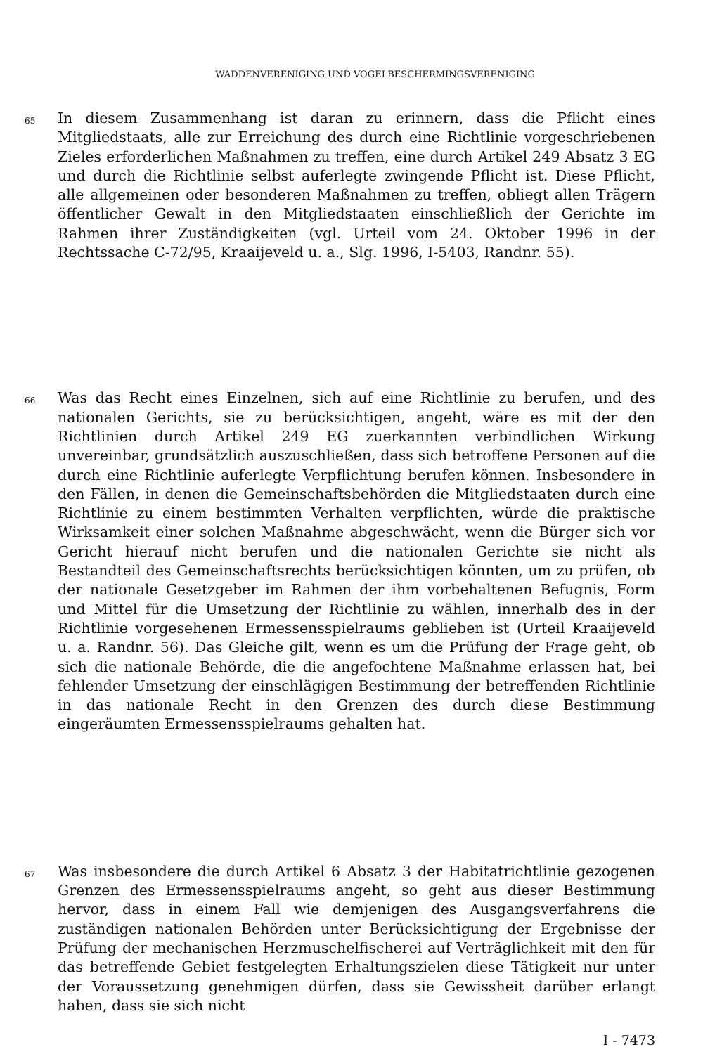WADDENVERENIGING UND VOGELBESCHERMINGSVERENIGING
65
In diesem Zusammenhang ist daran zu erinnern, dass die Pflicht eines Mitgliedstaats, alle zur Erreichung des durch eine Richtlinie vorgeschriebenen Zieles erforderlichen Maßnahmen zu treffen, eine durch Artikel 249 Absatz 3 EG und durch die Richtlinie selbst auferlegte zwingende Pflicht ist. Diese Pflicht, alle allgemeinen oder besonderen Maßnahmen zu treffen, obliegt allen Trägern öffentlicher Gewalt in den Mitgliedstaaten einschließlich der Gerichte im Rahmen ihrer Zuständigkeiten (vgl. Urteil vom 24. Oktober 1996 in der Rechtssache C-72/95, Kraaijeveld u. a., Slg. 1996, I-5403, Randnr. 55).
66
Was das Recht eines Einzelnen, sich auf eine Richtlinie zu berufen, und des nationalen Gerichts, sie zu berücksichtigen, angeht, wäre es mit der den Richtlinien durch Artikel 249 EG zuerkannten verbindlichen Wirkung unvereinbar, grundsätzlich auszuschließen, dass sich betroffene Personen auf die durch eine Richtlinie auferlegte Verpflichtung berufen können. Insbesondere in den Fällen, in denen die Gemeinschaftsbehörden die Mitgliedstaaten durch eine Richtlinie zu einem bestimmten Verhalten verpflichten, würde die praktische Wirksamkeit einer solchen Maßnahme abgeschwächt, wenn die Bürger sich vor Gericht hierauf nicht berufen und die nationalen Gerichte sie nicht als Bestandteil des Gemeinschaftsrechts berücksichtigen könnten, um zu prüfen, ob der nationale Gesetzgeber im Rahmen der ihm vorbehaltenen Befugnis, Form und Mittel für die Umsetzung der Richtlinie zu wählen, innerhalb des in der Richtlinie vorgesehenen Ermessensspielraums geblieben ist (Urteil Kraaijeveld u. a. Randnr. 56). Das Gleiche gilt, wenn es um die Prüfung der Frage geht, ob sich die nationale Behörde, die die angefochtene Maßnahme erlassen hat, bei fehlender Umsetzung der einschlägigen Bestimmung der betreffenden Richtlinie in das nationale Recht in den Grenzen des durch diese Bestimmung eingeräumten Ermessensspielraums gehalten hat.
67
Was insbesondere die durch Artikel 6 Absatz 3 der Habitatrichtlinie gezogenen Grenzen des Ermessensspielraums angeht, so geht aus dieser Bestimmung hervor, dass in einem Fall wie demjenigen des Ausgangsverfahrens die zuständigen nationalen Behörden unter Berücksichtigung der Ergebnisse der Prüfung der mechanischen Herzmuschelfischerei auf Verträglichkeit mit den für das betreffende Gebiet festgelegten Erhaltungszielen diese Tätigkeit nur unter der Voraussetzung genehmigen dürfen, dass sie Gewissheit darüber erlangt haben, dass sie sich nicht
I - 7473